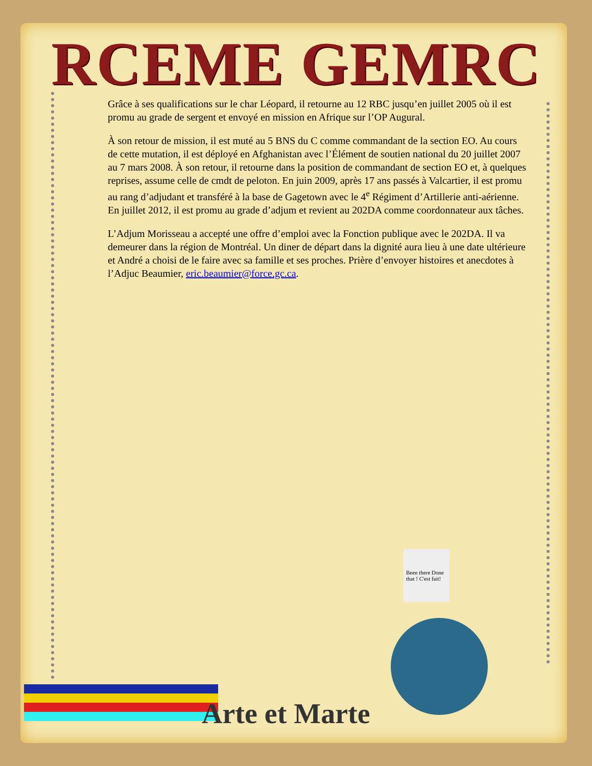RCEME GEMRC
Grâce à ses qualifications sur le char Léopard, il retourne au 12 RBC jusqu’en juillet 2005 où il est promu au grade de sergent et envoyé en mission en Afrique sur l’OP Augural.
À son retour de mission, il est muté au 5 BNS du C comme commandant de la section EO. Au cours de cette mutation, il est déployé en Afghanistan avec l’Élément de soutien national du 20 juillet 2007 au 7 mars 2008. À son retour, il retourne dans la position de commandant de section EO et, à quelques reprises, assume celle de cmdt de peloton. En juin 2009, après 17 ans passés à Valcartier, il est promu au rang d’adjudant et transféré à la base de Gagetown avec le 4<sup>e</sup> Régiment d’Artillerie anti-aérienne. En juillet 2012, il est promu au grade d’adjum et revient au 202DA comme coordonnateur aux tâches.
L’Adjum Morisseau a accepté une offre d’emploi avec la Fonction publique avec le 202DA. Il va demeurer dans la région de Montréal. Un diner de départ dans la dignité aura lieu à une date ultérieure et André a choisi de le faire avec sa famille et ses proches. Prière d’envoyer histoires et anecdotes à l’Adjuc Beaumier, eric.beaumier@force.gc.ca.
Been there Done that ! C'est fait!
Arte et Marte